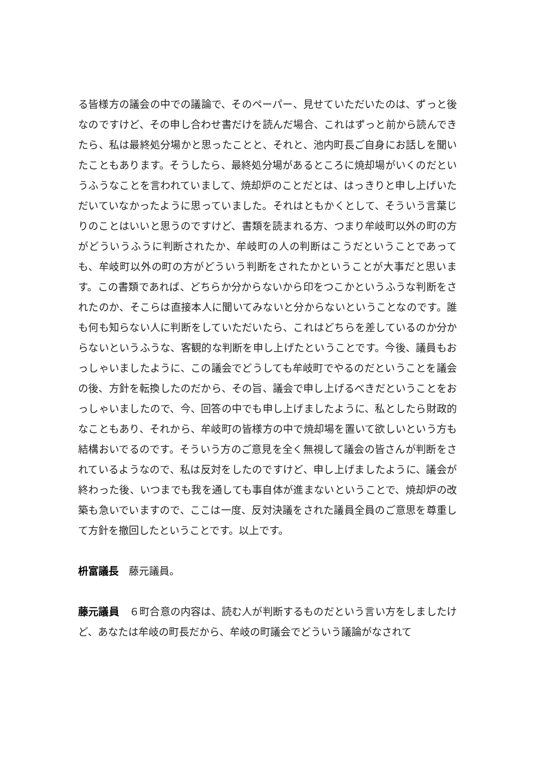る皆様方の議会の中での議論で、そのペーパー、見せていただいたのは、ずっと後なのですけど、その申し合わせ書だけを読んだ場合、これはずっと前から読んできたら、私は最終処分場かと思ったことと、それと、池内町長ご自身にお話しを聞いたこともあります。そうしたら、最終処分場があるところに焼却場がいくのだというふうなことを言われていまして、焼却炉のことだとは、はっきりと申し上げいただいていなかったように思っていました。それはともかくとして、そういう言葉じりのことはいいと思うのですけど、書類を読まれる方、つまり牟岐町以外の町の方がどういうふうに判断されたか、牟岐町の人の判断はこうだということであっても、牟岐町以外の町の方がどういう判断をされたかということが大事だと思います。この書類であれば、どちらか分からないから印をつこかというふうな判断をされたのか、そこらは直接本人に聞いてみないと分からないということなのです。誰も何も知らない人に判断をしていただいたら、これはどちらを差しているのか分からないというふうな、客観的な判断を申し上げたということです。今後、議員もおっしゃいましたように、この議会でどうしても牟岐町でやるのだということを議会の後、方針を転換したのだから、その旨、議会で申し上げるべきだということをおっしゃいましたので、今、回答の中でも申し上げましたように、私としたら財政的なこともあり、それから、牟岐町の皆様方の中で焼却場を置いて欲しいという方も結構おいでるのです。そういう方のご意見を全く無視して議会の皆さんが判断をされているようなので、私は反対をしたのですけど、申し上げましたように、議会が終わった後、いつまでも我を通しても事自体が進まないということで、焼却炉の改築も急いでいますので、ここは一度、反対決議をされた議員全員のご意思を尊重して方針を撤回したということです。以上です。
枡富議長　藤元議員。
藤元議員　６町合意の内容は、読む人が判断するものだという言い方をしましたけど、あなたは牟岐の町長だから、牟岐の町議会でどういう議論がなされて